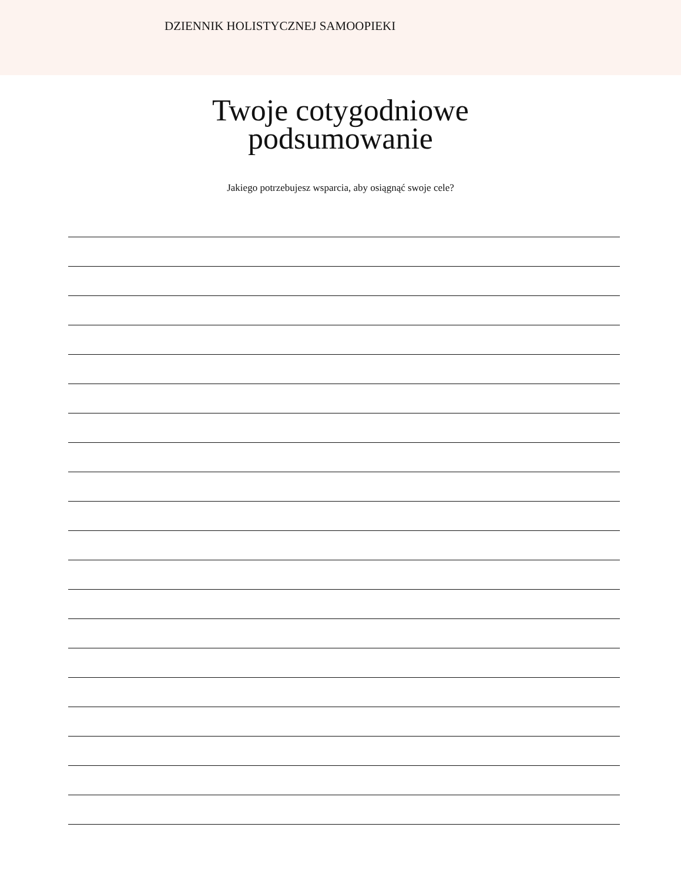DZIENNIK HOLISTYCZNEJ SAMOOPIEKI
Twoje cotygodniowe
podsumowanie
Jakiego potrzebujesz wsparcia, aby osiągnąć swoje cele?